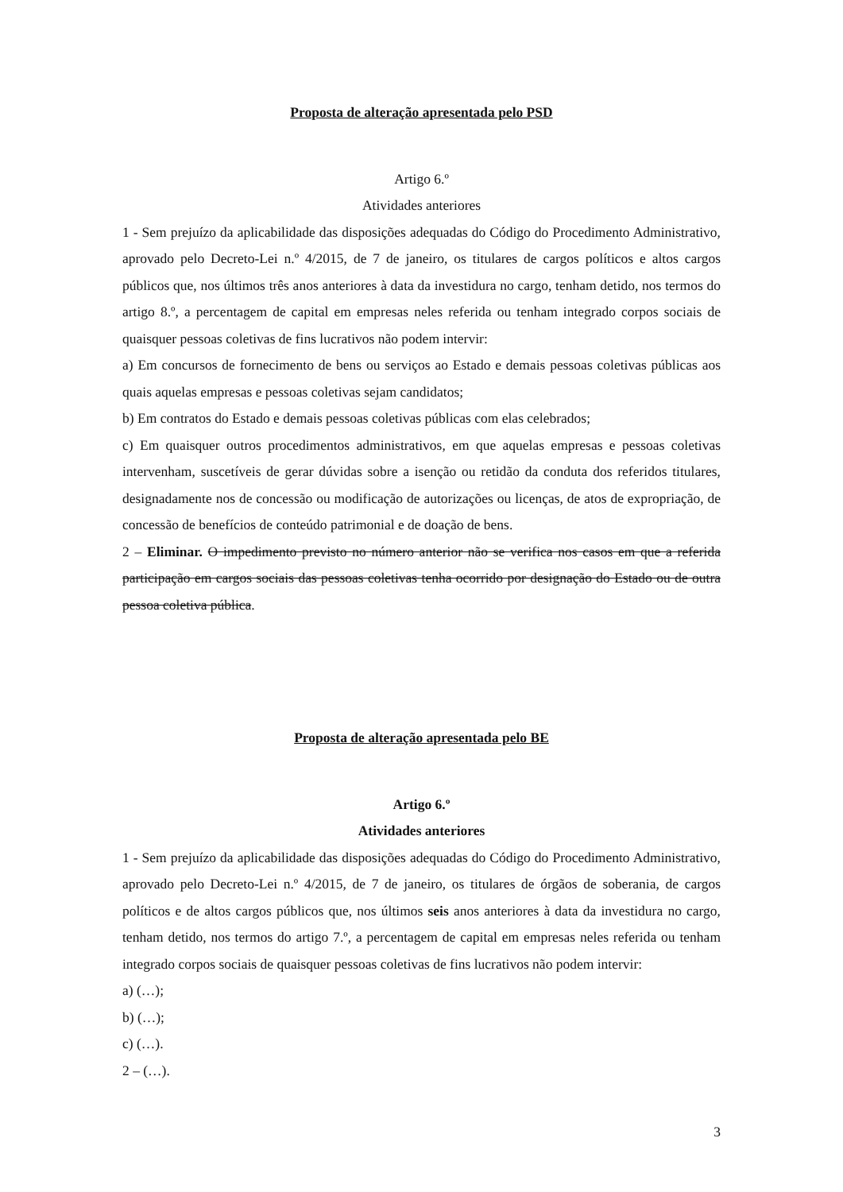Proposta de alteração apresentada pelo PSD
Artigo 6.º
Atividades anteriores
1 - Sem prejuízo da aplicabilidade das disposições adequadas do Código do Procedimento Administrativo, aprovado pelo Decreto-Lei n.º 4/2015, de 7 de janeiro, os titulares de cargos políticos e altos cargos públicos que, nos últimos três anos anteriores à data da investidura no cargo, tenham detido, nos termos do artigo 8.º, a percentagem de capital em empresas neles referida ou tenham integrado corpos sociais de quaisquer pessoas coletivas de fins lucrativos não podem intervir:
a) Em concursos de fornecimento de bens ou serviços ao Estado e demais pessoas coletivas públicas aos quais aquelas empresas e pessoas coletivas sejam candidatos;
b) Em contratos do Estado e demais pessoas coletivas públicas com elas celebrados;
c) Em quaisquer outros procedimentos administrativos, em que aquelas empresas e pessoas coletivas intervenham, suscetíveis de gerar dúvidas sobre a isenção ou retidão da conduta dos referidos titulares, designadamente nos de concessão ou modificação de autorizações ou licenças, de atos de expropriação, de concessão de benefícios de conteúdo patrimonial e de doação de bens.
2 – Eliminar. O impedimento previsto no número anterior não se verifica nos casos em que a referida participação em cargos sociais das pessoas coletivas tenha ocorrido por designação do Estado ou de outra pessoa coletiva pública.
Proposta de alteração apresentada pelo BE
Artigo 6.º
Atividades anteriores
1 - Sem prejuízo da aplicabilidade das disposições adequadas do Código do Procedimento Administrativo, aprovado pelo Decreto-Lei n.º 4/2015, de 7 de janeiro, os titulares de órgãos de soberania, de cargos políticos e de altos cargos públicos que, nos últimos seis anos anteriores à data da investidura no cargo, tenham detido, nos termos do artigo 7.º, a percentagem de capital em empresas neles referida ou tenham integrado corpos sociais de quaisquer pessoas coletivas de fins lucrativos não podem intervir:
a) (…);
b) (…);
c) (…).
2 – (…).
3